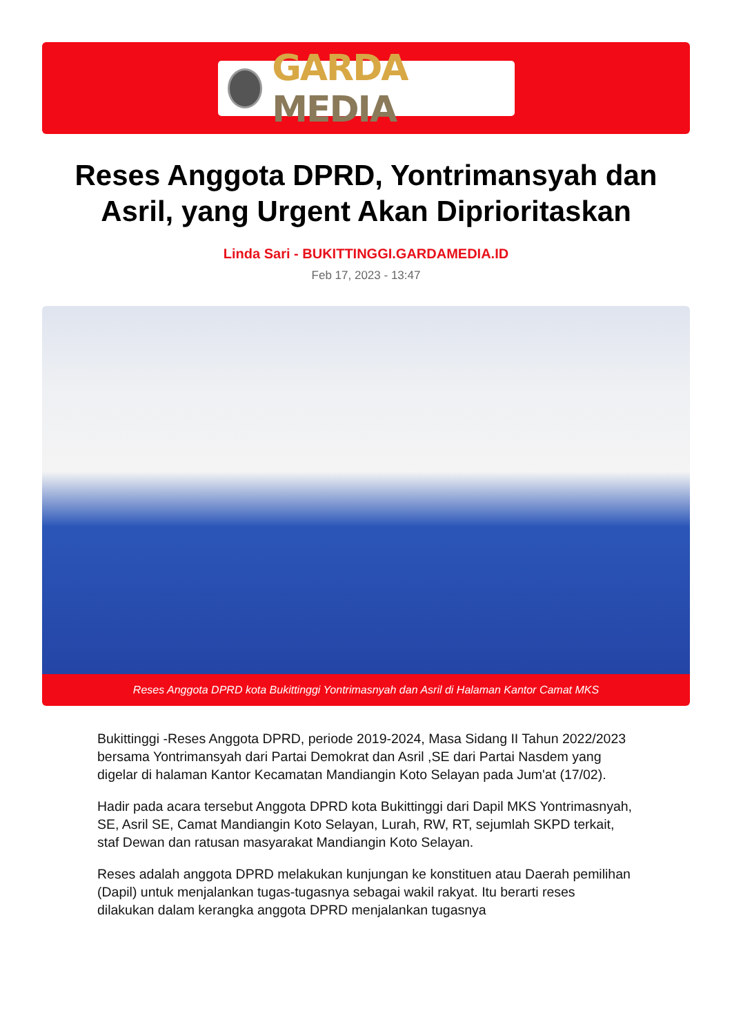GARDA MEDIA
Reses Anggota DPRD, Yontrimansyah dan Asril, yang Urgent Akan Diprioritaskan
Linda Sari - BUKITTINGGI.GARDAMEDIA.ID
Feb 17, 2023 - 13:47
Reses Anggota DPRD kota Bukittinggi Yontrimasnyah dan Asril di Halaman Kantor Camat MKS
Bukittinggi -Reses Anggota DPRD, periode 2019-2024, Masa Sidang II Tahun 2022/2023 bersama Yontrimansyah dari Partai Demokrat dan Asril ,SE dari Partai Nasdem yang digelar di halaman Kantor Kecamatan Mandiangin Koto Selayan pada Jum'at (17/02).
Hadir pada acara tersebut Anggota DPRD kota Bukittinggi dari Dapil MKS Yontrimasnyah, SE, Asril SE, Camat Mandiangin Koto Selayan, Lurah, RW, RT, sejumlah SKPD terkait, staf Dewan dan ratusan masyarakat Mandiangin Koto Selayan.
Reses adalah anggota DPRD melakukan kunjungan ke konstituen atau Daerah pemilihan (Dapil) untuk menjalankan tugas-tugasnya sebagai wakil rakyat. Itu berarti reses dilakukan dalam kerangka anggota DPRD menjalankan tugasnya